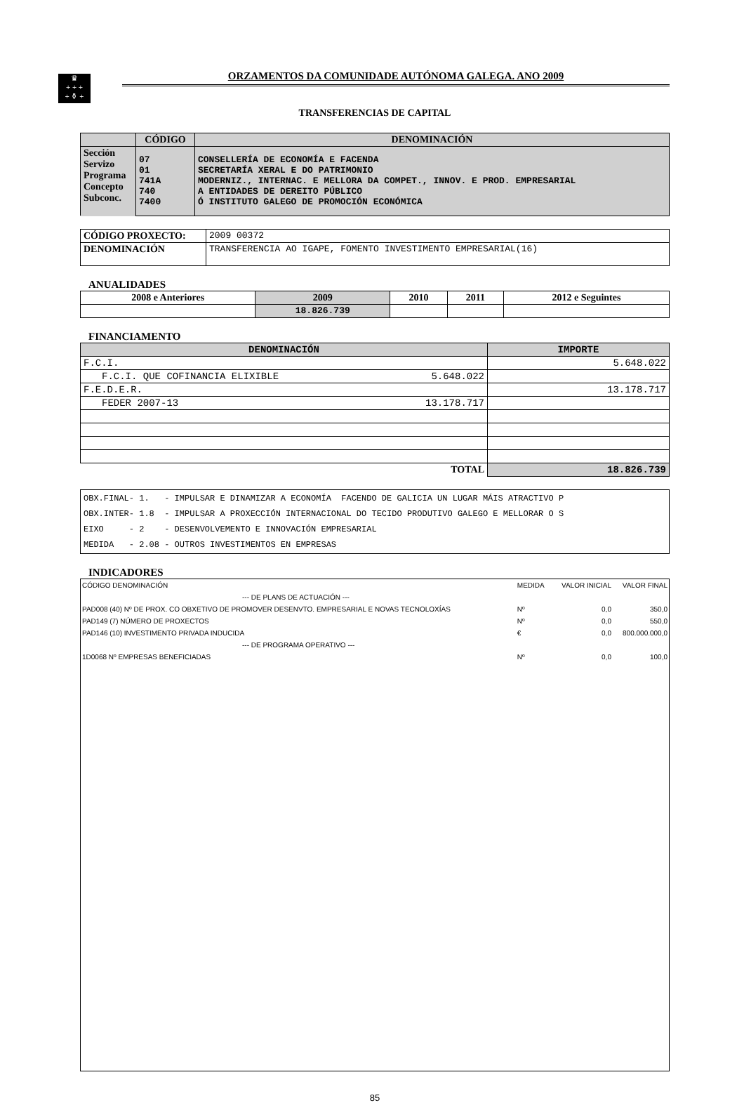♛
+ + +
+ ⚱ +
ORZAMENTOS DA COMUNIDADE AUTÓNOMA GALEGA. ANO 2009
TRANSFERENCIAS DE CAPITAL
| | CÓDIGO | DENOMINACIÓN |
| --- | --- | --- |
| Sección Servizo Programa Concepto Subconc. | 07 01 741A 740 7400 | CONSELLERÍA DE ECONOMÍA E FACENDA SECRETARÍA XERAL E DO PATRIMONIO MODERNIZ., INTERNAC. E MELLORA DA COMPET., INNOV. E PROD. EMPRESARIAL A ENTIDADES DE DEREITO PÚBLICO Ó INSTITUTO GALEGO DE PROMOCIÓN ECONÓMICA |
| CÓDIGO PROXECTO: | 2009 00372 |
| DENOMINACIÓN | TRANSFERENCIA AO IGAPE, FOMENTO INVESTIMENTO EMPRESARIAL(16) |
ANUALIDADES
| 2008 e Anteriores | 2009 | 2010 | 2011 | 2012 e Seguintes |
| --- | --- | --- | --- | --- |
| | 18.826.739 | | | |
FINANCIAMENTO
| DENOMINACIÓN | | IMPORTE |
| --- | --- | --- |
| F.C.I. | | 5.648.022 |
| F.C.I. QUE COFINANCIA ELIXIBLE | 5.648.022 | |
| F.E.D.E.R. | | 13.178.717 |
| FEDER 2007-13 | 13.178.717 | |
| TOTAL | | 18.826.739 |
| OBX.FINAL- 1. - IMPULSAR E DINAMIZAR A ECONOMÍA FACENDO DE GALICIA UN LUGAR MÁIS ATRACTIVO P OBX.INTER- 1.8 - IMPULSAR A PROXECCIÓN INTERNACIONAL DO TECIDO PRODUTIVO GALEGO E MELLORAR O S EIXO - 2 - DESENVOLVEMENTO E INNOVACIÓN EMPRESARIAL MEDIDA - 2.08 - OUTROS INVESTIMENTOS EN EMPRESAS |
INDICADORES
| CÓDIGO DENOMINACIÓN | MEDIDA | VALOR INICIAL | VALOR FINAL |
| --- DE PLANS DE ACTUACIÓN --- | | | |
| PAD008 (40) Nº DE PROX. CO OBXETIVO DE PROMOVER DESENVTO. EMPRESARIAL E NOVAS TECNOLOXÍAS | Nº | 0,0 | 350,0 |
| PAD149 (7) NÚMERO DE PROXECTOS | Nº | 0,0 | 550,0 |
| PAD146 (10) INVESTIMENTO PRIVADA INDUCIDA | € | 0,0 | 800.000.000,0 |
| --- DE PROGRAMA OPERATIVO --- | | | |
| 1D0068 Nº EMPRESAS BENEFICIADAS | Nº | 0,0 | 100,0 |
85